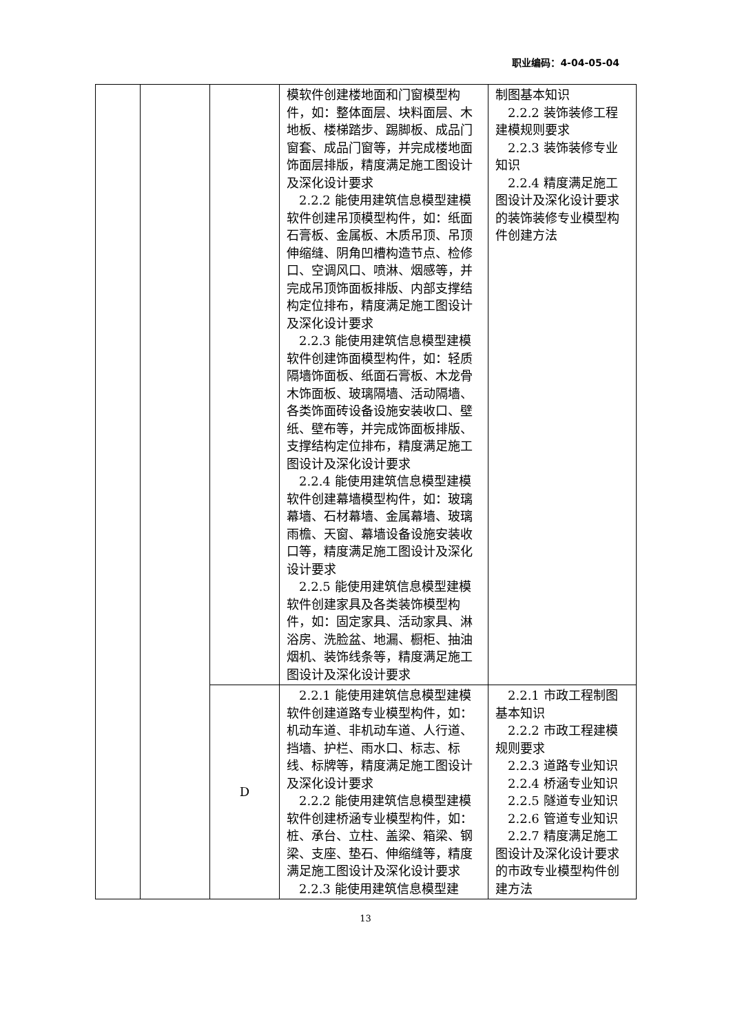职业编码：4-04-05-04
| | | | 模软件创建楼地面和门窗模型构件，如：整体面层、块料面层、木地板、楼梯踏步、踢脚板、成品门窗套、成品门窗等，并完成楼地面饰面层排版，精度满足施工图设计及深化设计要求 2.2.2 能使用建筑信息模型建模软件创建吊顶模型构件，如：纸面石膏板、金属板、木质吊顶、吊顶伸缩缝、阴角凹槽构造节点、检修口、空调风口、喷淋、烟感等，并完成吊顶饰面板排版、内部支撑结构定位排布，精度满足施工图设计及深化设计要求 2.2.3 能使用建筑信息模型建模软件创建饰面模型构件，如：轻质隔墙饰面板、纸面石膏板、木龙骨木饰面板、玻璃隔墙、活动隔墙、各类饰面砖设备设施安装收口、壁纸、壁布等，并完成饰面板排版、支撑结构定位排布，精度满足施工图设计及深化设计要求 2.2.4 能使用建筑信息模型建模软件创建幕墙模型构件，如：玻璃幕墙、石材幕墙、金属幕墙、玻璃雨檐、天窗、幕墙设备设施安装收口等，精度满足施工图设计及深化设计要求 2.2.5 能使用建筑信息模型建模软件创建家具及各类装饰模型构件，如：固定家具、活动家具、淋浴房、洗脸盆、地漏、橱柜、抽油烟机、装饰线条等，精度满足施工图设计及深化设计要求 | 制图基本知识 2.2.2 装饰装修工程建模规则要求 2.2.3 装饰装修专业知识 2.2.4 精度满足施工图设计及深化设计要求的装饰装修专业模型构件创建方法 |
| | | D | 2.2.1 能使用建筑信息模型建模软件创建道路专业模型构件，如：机动车道、非机动车道、人行道、挡墙、护栏、雨水口、标志、标线、标牌等，精度满足施工图设计及深化设计要求 2.2.2 能使用建筑信息模型建模软件创建桥涵专业模型构件，如：桩、承台、立柱、盖梁、箱梁、钢梁、支座、垫石、伸缩缝等，精度满足施工图设计及深化设计要求 2.2.3 能使用建筑信息模型建 | 2.2.1 市政工程制图基本知识 2.2.2 市政工程建模规则要求 2.2.3 道路专业知识 2.2.4 桥涵专业知识 2.2.5 隧道专业知识 2.2.6 管道专业知识 2.2.7 精度满足施工图设计及深化设计要求的市政专业模型构件创建方法 |
13